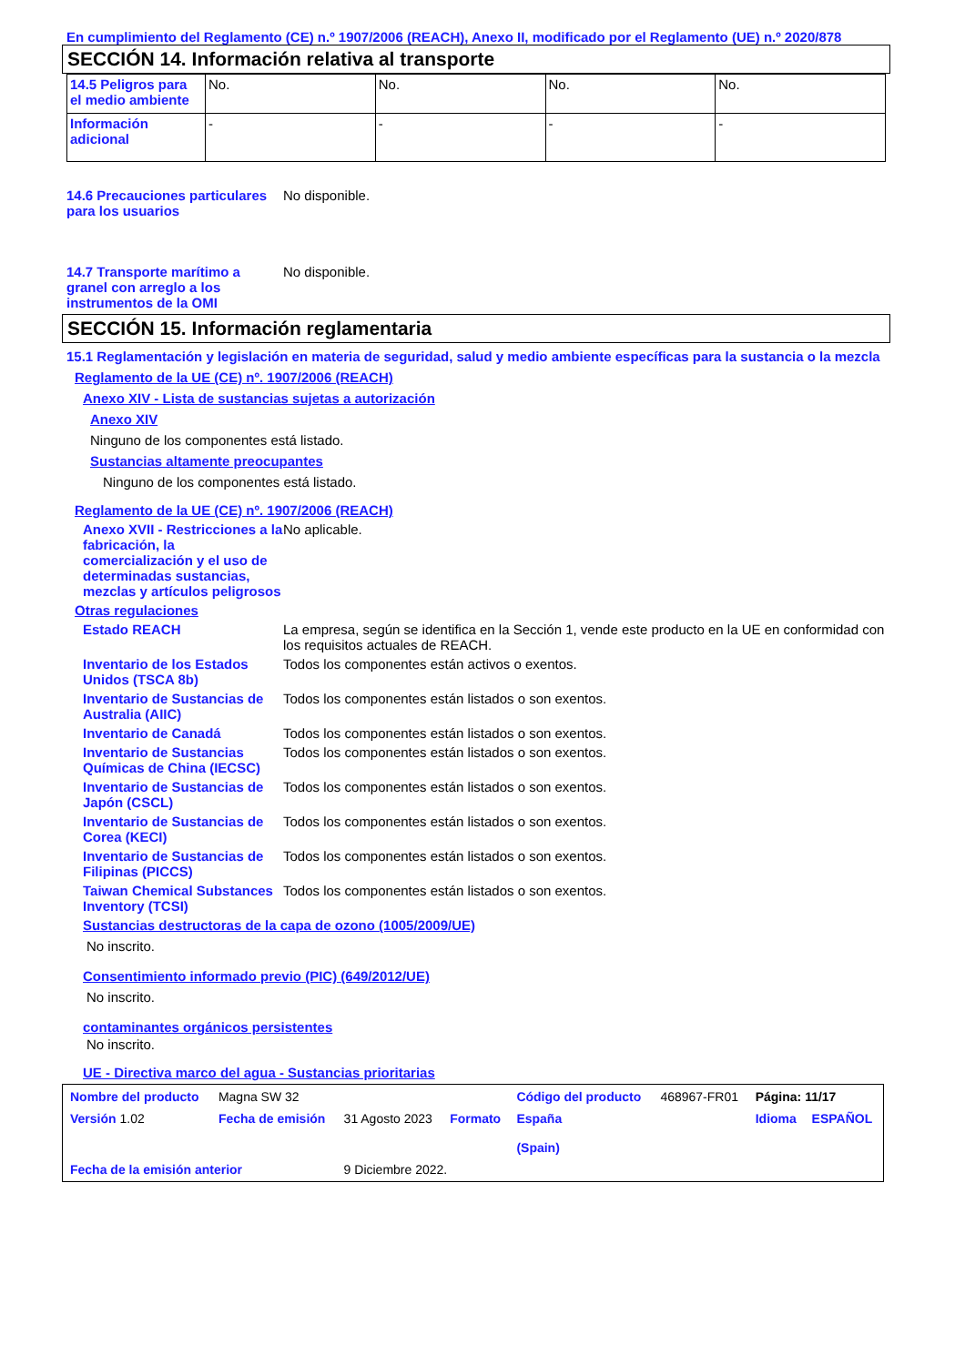En cumplimiento del Reglamento (CE) n.º 1907/2006 (REACH), Anexo II, modificado por el Reglamento (UE) n.º 2020/878
SECCIÓN 14. Información relativa al transporte
| 14.5 Peligros para el medio ambiente | No. | No. | No. | No. |
| Información adicional | - | - | - | - |
14.6 Precauciones particulares para los usuarios
No disponible.
14.7 Transporte marítimo a granel con arreglo a los instrumentos de la OMI
No disponible.
SECCIÓN 15. Información reglamentaria
15.1 Reglamentación y legislación en materia de seguridad, salud y medio ambiente específicas para la sustancia o la mezcla
Reglamento de la UE (CE) nº. 1907/2006 (REACH)
Anexo XIV - Lista de sustancias sujetas a autorización
Anexo XIV
Ninguno de los componentes está listado.
Sustancias altamente preocupantes
Ninguno de los componentes está listado.
Reglamento de la UE (CE) nº. 1907/2006 (REACH)
Anexo XVII - Restricciones a la fabricación, la comercialización y el uso de determinadas sustancias, mezclas y artículos peligrosos
No aplicable.
Otras regulaciones
Estado REACH La empresa, según se identifica en la Sección 1, vende este producto en la UE en conformidad con los requisitos actuales de REACH.
Inventario de los Estados Unidos (TSCA 8b)
Todos los componentes están activos o exentos.
Inventario de Sustancias de Australia (AIIC)
Todos los componentes están listados o son exentos.
Inventario de Canadá Todos los componentes están listados o son exentos.
Inventario de Sustancias Químicas de China (IECSC)
Todos los componentes están listados o son exentos.
Inventario de Sustancias de Japón (CSCL)
Todos los componentes están listados o son exentos.
Inventario de Sustancias de Corea (KECI)
Todos los componentes están listados o son exentos.
Inventario de Sustancias de Filipinas (PICCS)
Todos los componentes están listados o son exentos.
Taiwan Chemical Substances Inventory (TCSI)
Todos los componentes están listados o son exentos.
Sustancias destructoras de la capa de ozono (1005/2009/UE)
No inscrito.
Consentimiento informado previo (PIC) (649/2012/UE)
No inscrito.
contaminantes orgánicos persistentes
No inscrito.
UE - Directiva marco del agua - Sustancias prioritarias
| Nombre del producto | Magna SW 32 | | | Código del producto | 468967-FR01 | Página: 11/17 | |
| Versión 1.02 | Fecha de emisión | 31 Agosto 2023 | Formato | España (Spain) | | Idioma | ESPAÑOL |
| Fecha de la emisión anterior | | 9 Diciembre 2022. | | | | | |